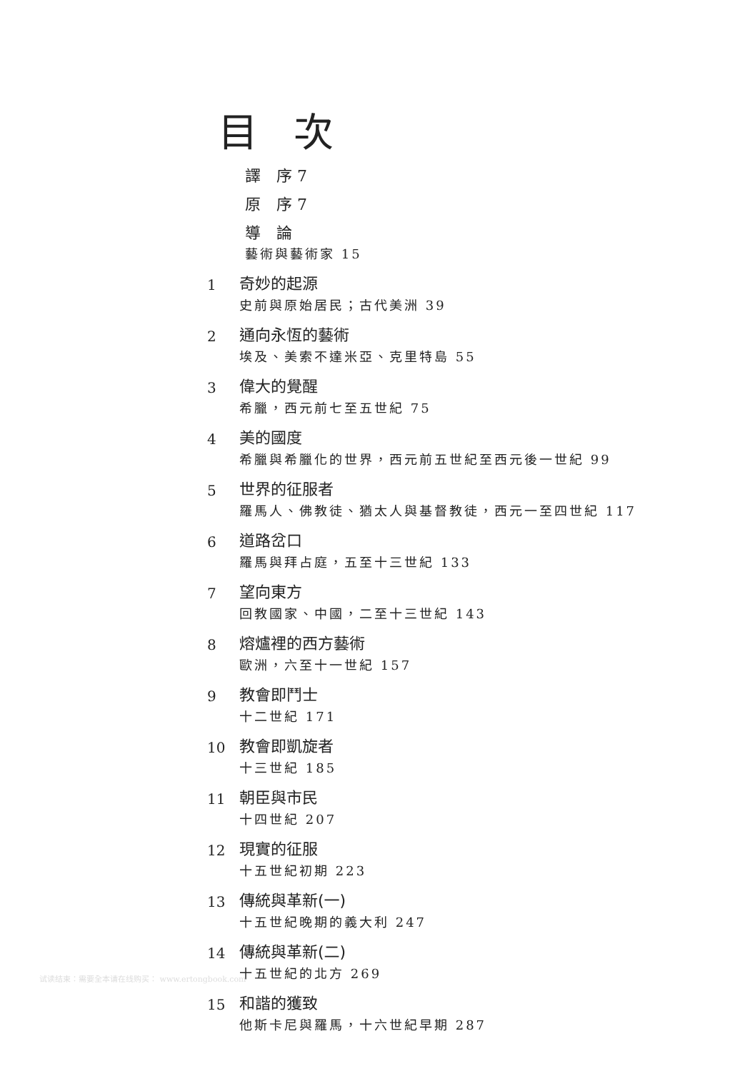目次
譯　序 7
原　序 7
導　論
藝術與藝術家 15
1
奇妙的起源
史前與原始居民；古代美洲 39
2
通向永恆的藝術
埃及、美索不達米亞、克里特島 55
3
偉大的覺醒
希臘，西元前七至五世紀 75
4
美的國度
希臘與希臘化的世界，西元前五世紀至西元後一世紀 99
5
世界的征服者
羅馬人、佛教徒、猶太人與基督教徒，西元一至四世紀 117
6
道路岔口
羅馬與拜占庭，五至十三世紀 133
7
望向東方
回教國家、中國，二至十三世紀 143
8
熔爐裡的西方藝術
歐洲，六至十一世紀 157
9
教會即鬥士
十二世紀 171
10
教會即凱旋者
十三世紀 185
11
朝臣與市民
十四世紀 207
12
現實的征服
十五世紀初期 223
13
傳統與革新(一)
十五世紀晚期的義大利 247
14
傳統與革新(二)
十五世紀的北方 269
15
和諧的獲致
他斯卡尼與羅馬，十六世紀早期 287
试读结束：需要全本请在线购买： www.ertongbook.com